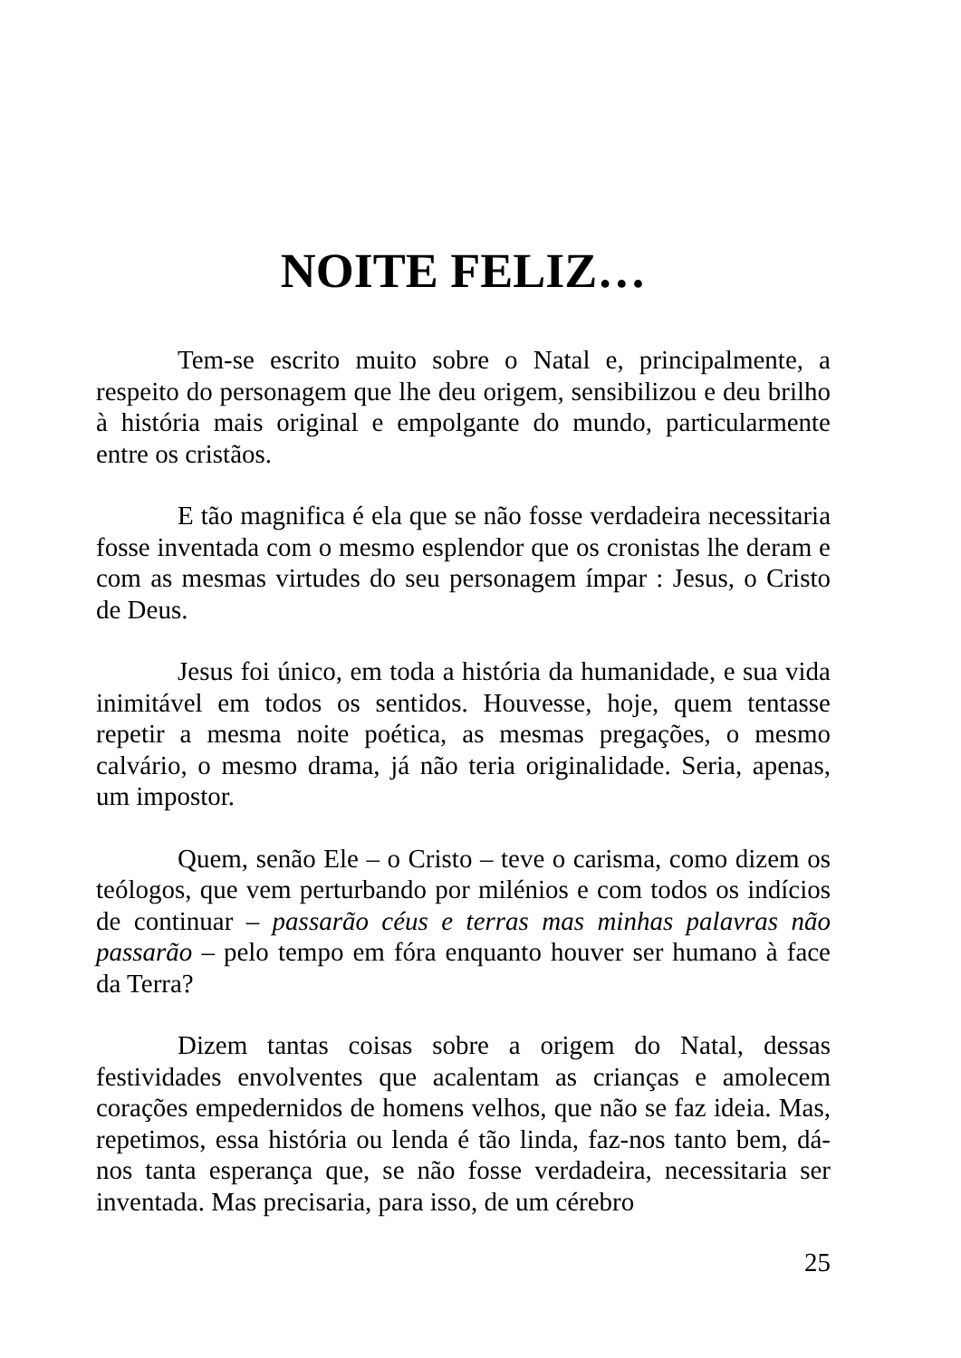NOITE FELIZ…
Tem-se escrito muito sobre o Natal e, principalmente, a respeito do personagem que lhe deu origem, sensibilizou e deu brilho à história mais original e empolgante do mundo, particularmente entre os cristãos.
E tão magnifica é ela que se não fosse verdadeira necessitaria fosse inventada com o mesmo esplendor que os cronistas lhe deram e com as mesmas virtudes do seu personagem ímpar : Jesus, o Cristo de Deus.
Jesus foi único, em toda a história da humanidade, e sua vida inimitável em todos os sentidos. Houvesse, hoje, quem tentasse repetir a mesma noite poética, as mesmas pregações, o mesmo calvário, o mesmo drama, já não teria originalidade. Seria, apenas, um impostor.
Quem, senão Ele – o Cristo – teve o carisma, como dizem os teólogos, que vem perturbando por milénios e com todos os indícios de continuar – passarão céus e terras mas minhas palavras não passarão – pelo tempo em fóra enquanto houver ser humano à face da Terra?
Dizem tantas coisas sobre a origem do Natal, dessas festividades envolventes que acalentam as crianças e amolecem corações empedernidos de homens velhos, que não se faz ideia. Mas, repetimos, essa história ou lenda é tão linda, faz-nos tanto bem, dá-nos tanta esperança que, se não fosse verdadeira, necessitaria ser inventada. Mas precisaria, para isso, de um cérebro
25